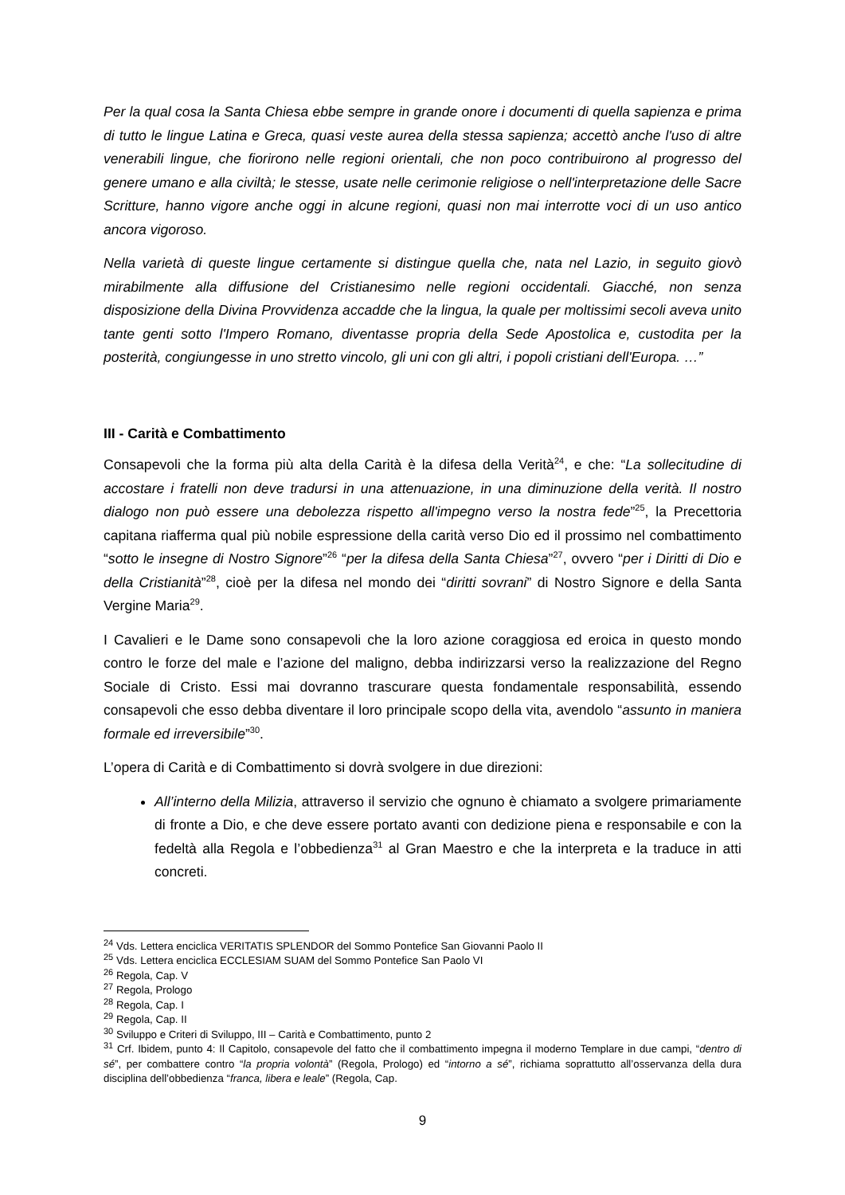Per la qual cosa la Santa Chiesa ebbe sempre in grande onore i documenti di quella sapienza e prima di tutto le lingue Latina e Greca, quasi veste aurea della stessa sapienza; accettò anche l'uso di altre venerabili lingue, che fiorirono nelle regioni orientali, che non poco contribuirono al progresso del genere umano e alla civiltà; le stesse, usate nelle cerimonie religiose o nell'interpretazione delle Sacre Scritture, hanno vigore anche oggi in alcune regioni, quasi non mai interrotte voci di un uso antico ancora vigoroso.
Nella varietà di queste lingue certamente si distingue quella che, nata nel Lazio, in seguito giovò mirabilmente alla diffusione del Cristianesimo nelle regioni occidentali. Giacché, non senza disposizione della Divina Provvidenza accadde che la lingua, la quale per moltissimi secoli aveva unito tante genti sotto l'Impero Romano, diventasse propria della Sede Apostolica e, custodita per la posterità, congiungesse in uno stretto vincolo, gli uni con gli altri, i popoli cristiani dell'Europa. …”
III - Carità e Combattimento
Consapevoli che la forma più alta della Carità è la difesa della Verità<sup>24</sup>, e che: “La sollecitudine di accostare i fratelli non deve tradursi in una attenuazione, in una diminuzione della verità. Il nostro dialogo non può essere una debolezza rispetto all'impegno verso la nostra fede”<sup>25</sup>, la Precettoria capitana riafferma qual più nobile espressione della carità verso Dio ed il prossimo nel combattimento “sotto le insegne di Nostro Signore”<sup>26</sup> “per la difesa della Santa Chiesa”<sup>27</sup>, ovvero “per i Diritti di Dio e della Cristianità”<sup>28</sup>, cioè per la difesa nel mondo dei “diritti sovrani” di Nostro Signore e della Santa Vergine Maria<sup>29</sup>.
I Cavalieri e le Dame sono consapevoli che la loro azione coraggiosa ed eroica in questo mondo contro le forze del male e l’azione del maligno, debba indirizzarsi verso la realizzazione del Regno Sociale di Cristo. Essi mai dovranno trascurare questa fondamentale responsabilità, essendo consapevoli che esso debba diventare il loro principale scopo della vita, avendolo “assunto in maniera formale ed irreversibile”<sup>30</sup>.
L’opera di Carità e di Combattimento si dovrà svolgere in due direzioni:
All’interno della Milizia, attraverso il servizio che ognuno è chiamato a svolgere primariamente di fronte a Dio, e che deve essere portato avanti con dedizione piena e responsabile e con la fedeltà alla Regola e l’obbedienza<sup>31</sup> al Gran Maestro e che la interpreta e la traduce in atti concreti.
<sup>24</sup> Vds. Lettera enciclica VERITATIS SPLENDOR del Sommo Pontefice San Giovanni Paolo II
<sup>25</sup> Vds. Lettera enciclica ECCLESIAM SUAM del Sommo Pontefice San Paolo VI
<sup>26</sup> Regola, Cap. V
<sup>27</sup> Regola, Prologo
<sup>28</sup> Regola, Cap. I
<sup>29</sup> Regola, Cap. II
<sup>30</sup> Sviluppo e Criteri di Sviluppo, III – Carità e Combattimento, punto 2
<sup>31</sup> Crf. Ibidem, punto 4: Il Capitolo, consapevole del fatto che il combattimento impegna il moderno Templare in due campi, “dentro di sé”, per combattere contro “la propria volontà” (Regola, Prologo) ed “intorno a sé”, richiama soprattutto all’osservanza della dura disciplina dell’obbedienza “franca, libera e leale” (Regola, Cap.
9